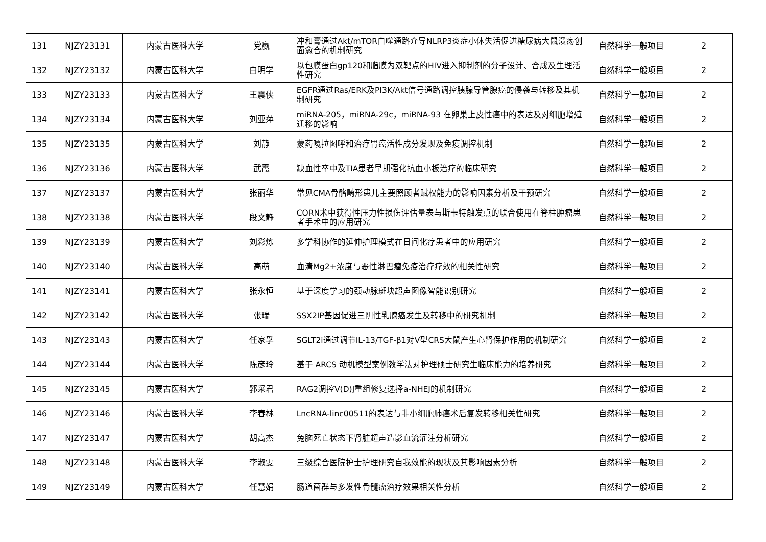| 131 | NJZY23131 | 内蒙古医科大学 | 党嬴 | 冲和膏通过Akt/mTOR自噬通路介导NLRP3炎症小体失活促进糖尿病大鼠溃疡创面愈合的机制研究 | 自然科学一般项目 | 2 |
| 132 | NJZY23132 | 内蒙古医科大学 | 白明学 | 以包膜蛋白gp120和脂膜为双靶点的HIV进入抑制剂的分子设计、合成及生理活性研究 | 自然科学一般项目 | 2 |
| 133 | NJZY23133 | 内蒙古医科大学 | 王震侠 | EGFR通过Ras/ERK及PI3K/Akt信号通路调控胰腺导管腺癌的侵袭与转移及其机制研究 | 自然科学一般项目 | 2 |
| 134 | NJZY23134 | 内蒙古医科大学 | 刘亚萍 | miRNA-205，miRNA-29c，miRNA-93 在卵巢上皮性癌中的表达及对细胞增殖迁移的影响 | 自然科学一般项目 | 2 |
| 135 | NJZY23135 | 内蒙古医科大学 | 刘静 | 蒙药嘎拉图呼和治疗胃癌活性成分发现及免疫调控机制 | 自然科学一般项目 | 2 |
| 136 | NJZY23136 | 内蒙古医科大学 | 武霞 | 缺血性卒中及TIA患者早期强化抗血小板治疗的临床研究 | 自然科学一般项目 | 2 |
| 137 | NJZY23137 | 内蒙古医科大学 | 张丽华 | 常见CMA骨骼畸形患儿主要照顾者赋权能力的影响因素分析及干预研究 | 自然科学一般项目 | 2 |
| 138 | NJZY23138 | 内蒙古医科大学 | 段文静 | CORN术中获得性压力性损伤评估量表与斯卡特触发点的联合使用在脊柱肿瘤患者手术中的应用研究 | 自然科学一般项目 | 2 |
| 139 | NJZY23139 | 内蒙古医科大学 | 刘彩炼 | 多学科协作的延伸护理模式在日间化疗患者中的应用研究 | 自然科学一般项目 | 2 |
| 140 | NJZY23140 | 内蒙古医科大学 | 高萌 | 血清Mg2+浓度与恶性淋巴瘤免疫治疗疗效的相关性研究 | 自然科学一般项目 | 2 |
| 141 | NJZY23141 | 内蒙古医科大学 | 张永恒 | 基于深度学习的颈动脉斑块超声图像智能识别研究 | 自然科学一般项目 | 2 |
| 142 | NJZY23142 | 内蒙古医科大学 | 张瑞 | SSX2IP基因促进三阴性乳腺癌发生及转移中的研究机制 | 自然科学一般项目 | 2 |
| 143 | NJZY23143 | 内蒙古医科大学 | 任家孚 | SGLT2i通过调节IL-13/TGF-β1对V型CRS大鼠产生心肾保护作用的机制研究 | 自然科学一般项目 | 2 |
| 144 | NJZY23144 | 内蒙古医科大学 | 陈彦玲 | 基于 ARCS 动机模型案例教学法对护理硕士研究生临床能力的培养研究 | 自然科学一般项目 | 2 |
| 145 | NJZY23145 | 内蒙古医科大学 | 郛采君 | RAG2调控V(D)J重组修复选择a-NHEJ的机制研究 | 自然科学一般项目 | 2 |
| 146 | NJZY23146 | 内蒙古医科大学 | 李春林 | LncRNA-linc00511的表达与非小细胞肺癌术后复发转移相关性研究 | 自然科学一般项目 | 2 |
| 147 | NJZY23147 | 内蒙古医科大学 | 胡高杰 | 兔脑死亡状态下肾脏超声造影血流灌注分析研究 | 自然科学一般项目 | 2 |
| 148 | NJZY23148 | 内蒙古医科大学 | 李淑雯 | 三级综合医院护士护理研究自我效能的现状及其影响因素分析 | 自然科学一般项目 | 2 |
| 149 | NJZY23149 | 内蒙古医科大学 | 任慧娟 | 肠道菌群与多发性骨髓瘤治疗效果相关性分析 | 自然科学一般项目 | 2 |